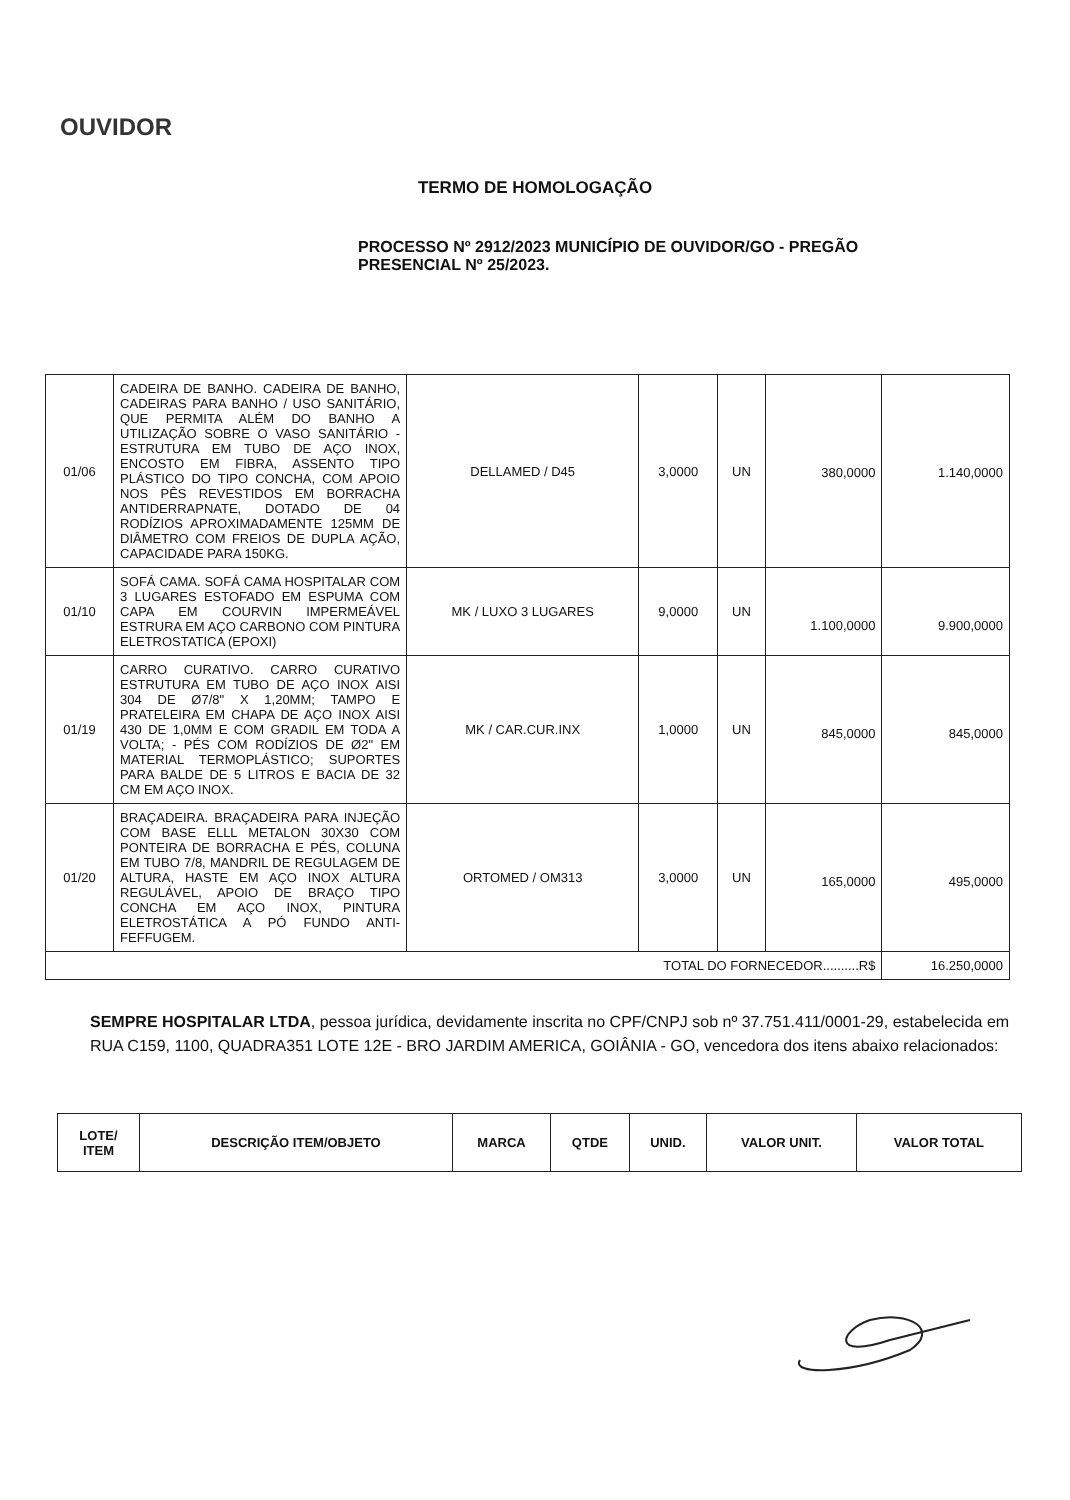OUVIDOR
TERMO DE HOMOLOGAÇÃO
PROCESSO Nº 2912/2023 MUNICÍPIO DE OUVIDOR/GO - PREGÃO PRESENCIAL Nº 25/2023.
| 01/06 | CADEIRA DE BANHO. CADEIRA DE BANHO, CADEIRAS PARA BANHO / USO SANITÁRIO, QUE PERMITA ALÉM DO BANHO A UTILIZAÇÃO SOBRE O VASO SANITÁRIO - ESTRUTURA EM TUBO DE AÇO INOX, ENCOSTO EM FIBRA, ASSENTO TIPO PLÁSTICO DO TIPO CONCHA, COM APOIO NOS PÊS REVESTIDOS EM BORRACHA ANTIDERRAPNATE, DOTADO DE 04 RODÍZIOS APROXIMADAMENTE 125MM DE DIÂMETRO COM FREIOS DE DUPLA AÇÃO, CAPACIDADE PARA 150KG. | DELLAMED / D45 | 3,0000 | UN | 380,0000 | 1.140,0000 |
| 01/10 | SOFÁ CAMA. SOFÁ CAMA HOSPITALAR COM 3 LUGARES ESTOFADO EM ESPUMA COM CAPA EM COURVIN IMPERMEÁVEL ESTRURA EM AÇO CARBONO COM PINTURA ELETROSTATICA (EPOXI) | MK / LUXO 3 LUGARES | 9,0000 | UN | 1.100,0000 | 9.900,0000 |
| 01/19 | CARRO CURATIVO. CARRO CURATIVO ESTRUTURA EM TUBO DE AÇO INOX AISI 304 DE Ø7/8" X 1,20MM; TAMPO E PRATELEIRA EM CHAPA DE AÇO INOX AISI 430 DE 1,0MM E COM GRADIL EM TODA A VOLTA; - PÉS COM RODÍZIOS DE Ø2" EM MATERIAL TERMOPLÁSTICO; SUPORTES PARA BALDE DE 5 LITROS E BACIA DE 32 CM EM AÇO INOX. | MK / CAR.CUR.INX | 1,0000 | UN | 845,0000 | 845,0000 |
| 01/20 | BRAÇADEIRA. BRAÇADEIRA PARA INJEÇÃO COM BASE ELLL METALON 30X30 COM PONTEIRA DE BORRACHA E PÉS, COLUNA EM TUBO 7/8, MANDRIL DE REGULAGEM DE ALTURA, HASTE EM AÇO INOX ALTURA REGULÁVEL, APOIO DE BRAÇO TIPO CONCHA EM AÇO INOX, PINTURA ELETROSTÁTICA A PÓ FUNDO ANTI-FEFFUGEM. | ORTOMED / OM313 | 3,0000 | UN | 165,0000 | 495,0000 |
| TOTAL DO FORNECEDOR..........R$ | | | | | | 16.250,0000 |
SEMPRE HOSPITALAR LTDA, pessoa jurídica, devidamente inscrita no CPF/CNPJ sob nº 37.751.411/0001-29, estabelecida em RUA C159, 1100, QUADRA351 LOTE 12E - BRO JARDIM AMERICA, GOIÂNIA - GO, vencedora dos itens abaixo relacionados:
| LOTE/ ITEM | DESCRIÇÃO ITEM/OBJETO | MARCA | QTDE | UNID. | VALOR UNIT. | VALOR TOTAL |
| --- | --- | --- | --- | --- | --- | --- |